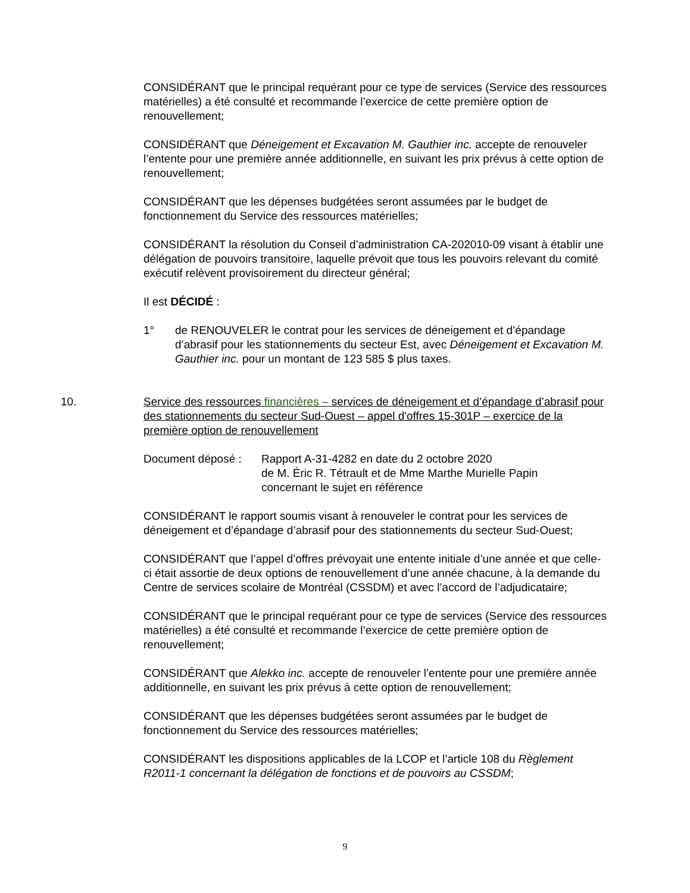CONSIDÉRANT que le principal requérant pour ce type de services (Service des ressources matérielles) a été consulté et recommande l’exercice de cette première option de renouvellement;
CONSIDÉRANT que Déneigement et Excavation M. Gauthier inc. accepte de renouveler l’entente pour une première année additionnelle, en suivant les prix prévus à cette option de renouvellement;
CONSIDÉRANT que les dépenses budgétées seront assumées par le budget de fonctionnement du Service des ressources matérielles;
CONSIDÉRANT la résolution du Conseil d’administration CA-202010-09 visant à établir une délégation de pouvoirs transitoire, laquelle prévoit que tous les pouvoirs relevant du comité exécutif relèvent provisoirement du directeur général;
Il est DÉCIDÉ :
1° de RENOUVELER le contrat pour les services de déneigement et d’épandage d’abrasif pour les stationnements du secteur Est, avec Déneigement et Excavation M. Gauthier inc. pour un montant de 123 585 $ plus taxes.
10. Service des ressources financières – services de déneigement et d’épandage d’abrasif pour des stationnements du secteur Sud-Ouest – appel d'offres 15-301P – exercice de la première option de renouvellement
Document déposé : Rapport A-31-4282 en date du 2 octobre 2020
de M. Éric R. Tétrault et de Mme Marthe Murielle Papin
concernant le sujet en référence
CONSIDÉRANT le rapport soumis visant à renouveler le contrat pour les services de déneigement et d’épandage d’abrasif pour des stationnements du secteur Sud-Ouest;
CONSIDÉRANT que l’appel d’offres prévoyait une entente initiale d’une année et que celle-ci était assortie de deux options de renouvellement d’une année chacune, à la demande du Centre de services scolaire de Montréal (CSSDM) et avec l’accord de l’adjudicataire;
CONSIDÉRANT que le principal requérant pour ce type de services (Service des ressources matérielles) a été consulté et recommande l’exercice de cette première option de renouvellement;
CONSIDÉRANT que Alekko inc. accepte de renouveler l’entente pour une première année additionnelle, en suivant les prix prévus à cette option de renouvellement;
CONSIDÉRANT que les dépenses budgétées seront assumées par le budget de fonctionnement du Service des ressources matérielles;
CONSIDÉRANT les dispositions applicables de la LCOP et l’article 108 du Règlement R2011-1 concernant la délégation de fonctions et de pouvoirs au CSSDM;
9